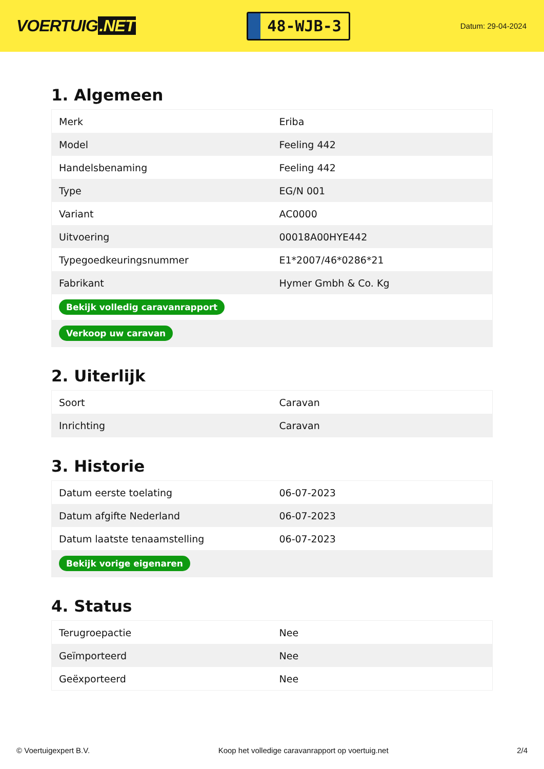VOERTUIG.NET
48-WJB-3
Datum: 29-04-2024
1. Algemeen
| Merk | Eriba |
| Model | Feeling 442 |
| Handelsbenaming | Feeling 442 |
| Type | EG/N 001 |
| Variant | AC0000 |
| Uitvoering | 00018A00HYE442 |
| Typegoedkeuringsnummer | E1*2007/46*0286*21 |
| Fabrikant | Hymer Gmbh & Co. Kg |
| Bekijk volledig caravanrapport | |
| Verkoop uw caravan | |
2. Uiterlijk
| Soort | Caravan |
| Inrichting | Caravan |
3. Historie
| Datum eerste toelating | 06-07-2023 |
| Datum afgifte Nederland | 06-07-2023 |
| Datum laatste tenaamstelling | 06-07-2023 |
| Bekijk vorige eigenaren | |
4. Status
| Terugroepactie | Nee |
| Geïmporteerd | Nee |
| Geëxporteerd | Nee |
© Voertuigexpert B.V. Koop het volledige caravanrapport op voertuig.net 2/4